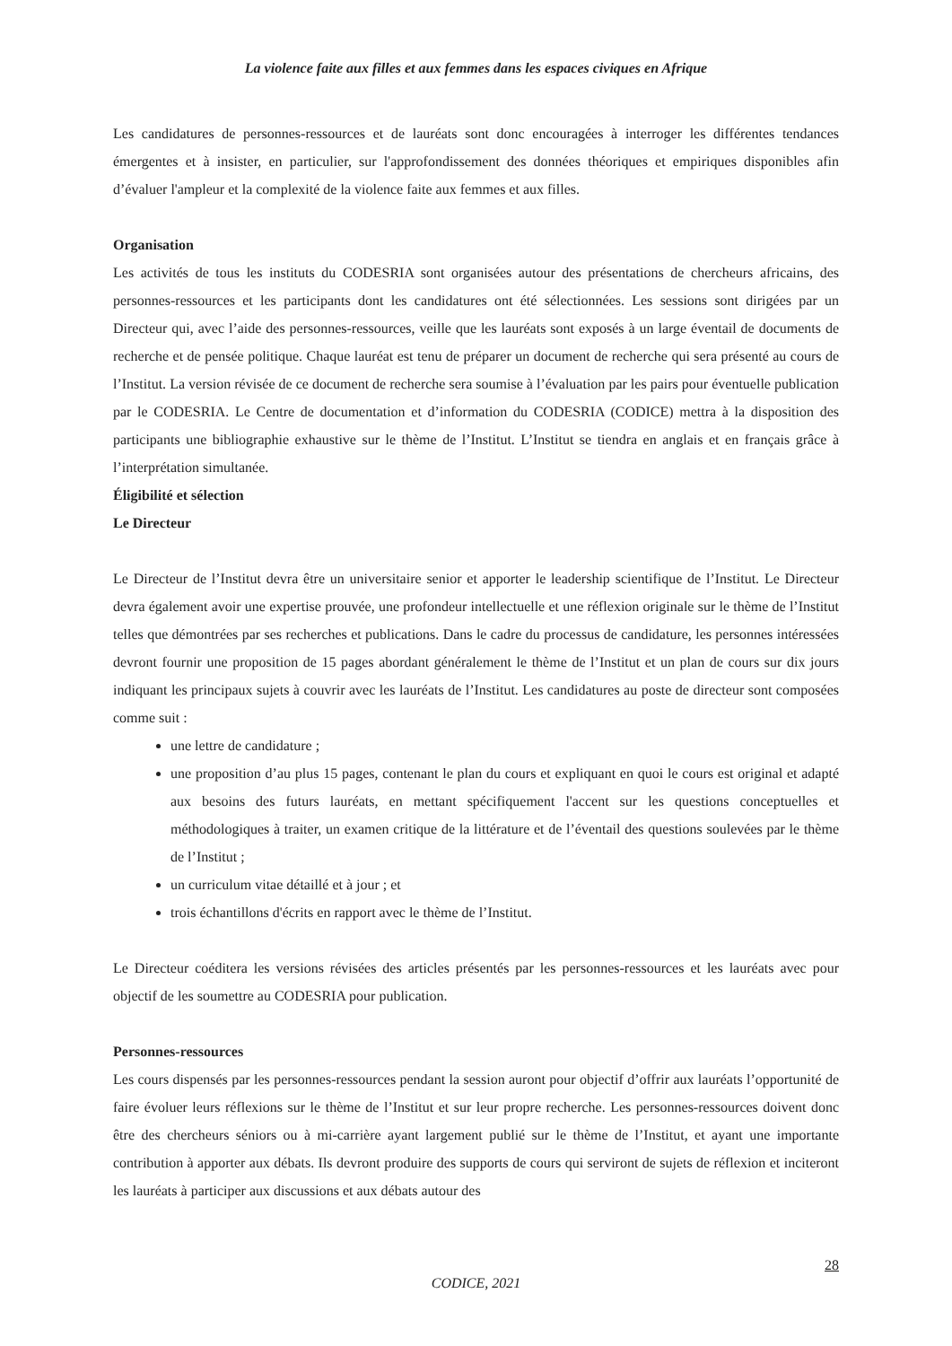La violence faite aux filles et aux femmes dans les espaces civiques en Afrique
Les candidatures de personnes-ressources et de lauréats sont donc encouragées à interroger les différentes tendances émergentes et à insister, en particulier, sur l'approfondissement des données théoriques et empiriques disponibles afin d’évaluer l'ampleur et la complexité de la violence faite aux femmes et aux filles.
Organisation
Les activités de tous les instituts du CODESRIA sont organisées autour des présentations de chercheurs africains, des personnes-ressources et les participants dont les candidatures ont été sélectionnées. Les sessions sont dirigées par un Directeur qui, avec l’aide des personnes-ressources, veille que les lauréats sont exposés à un large éventail de documents de recherche et de pensée politique. Chaque lauréat est tenu de préparer un document de recherche qui sera présenté au cours de l’Institut. La version révisée de ce document de recherche sera soumise à l’évaluation par les pairs pour éventuelle publication par le CODESRIA. Le Centre de documentation et d’information du CODESRIA (CODICE) mettra à la disposition des participants une bibliographie exhaustive sur le thème de l’Institut. L’Institut se tiendra en anglais et en français grâce à l’interprétation simultanée.
Éligibilité et sélection
Le Directeur
Le Directeur de l’Institut devra être un universitaire senior et apporter le leadership scientifique de l’Institut. Le Directeur devra également avoir une expertise prouvée, une profondeur intellectuelle et une réflexion originale sur le thème de l’Institut telles que démontrées par ses recherches et publications. Dans le cadre du processus de candidature, les personnes intéressées devront fournir une proposition de 15 pages abordant généralement le thème de l’Institut et un plan de cours sur dix jours indiquant les principaux sujets à couvrir avec les lauréats de l’Institut. Les candidatures au poste de directeur sont composées comme suit :
une lettre de candidature ;
une proposition d’au plus 15 pages, contenant le plan du cours et expliquant en quoi le cours est original et adapté aux besoins des futurs lauréats, en mettant spécifiquement l'accent sur les questions conceptuelles et méthodologiques à traiter, un examen critique de la littérature et de l’éventail des questions soulevées par le thème de l’Institut ;
un curriculum vitae détaillé et à jour ; et
trois échantillons d'écrits en rapport avec le thème de l’Institut.
Le Directeur coéditera les versions révisées des articles présentés par les personnes-ressources et les lauréats avec pour objectif de les soumettre au CODESRIA pour publication.
Personnes-ressources
Les cours dispensés par les personnes-ressources pendant la session auront pour objectif d’offrir aux lauréats l’opportunité de faire évoluer leurs réflexions sur le thème de l’Institut et sur leur propre recherche. Les personnes-ressources doivent donc être des chercheurs séniors ou à mi-carrière ayant largement publié sur le thème de l’Institut, et ayant une importante contribution à apporter aux débats. Ils devront produire des supports de cours qui serviront de sujets de réflexion et inciteront les lauréats à participer aux discussions et aux débats autour des
28
CODICE, 2021